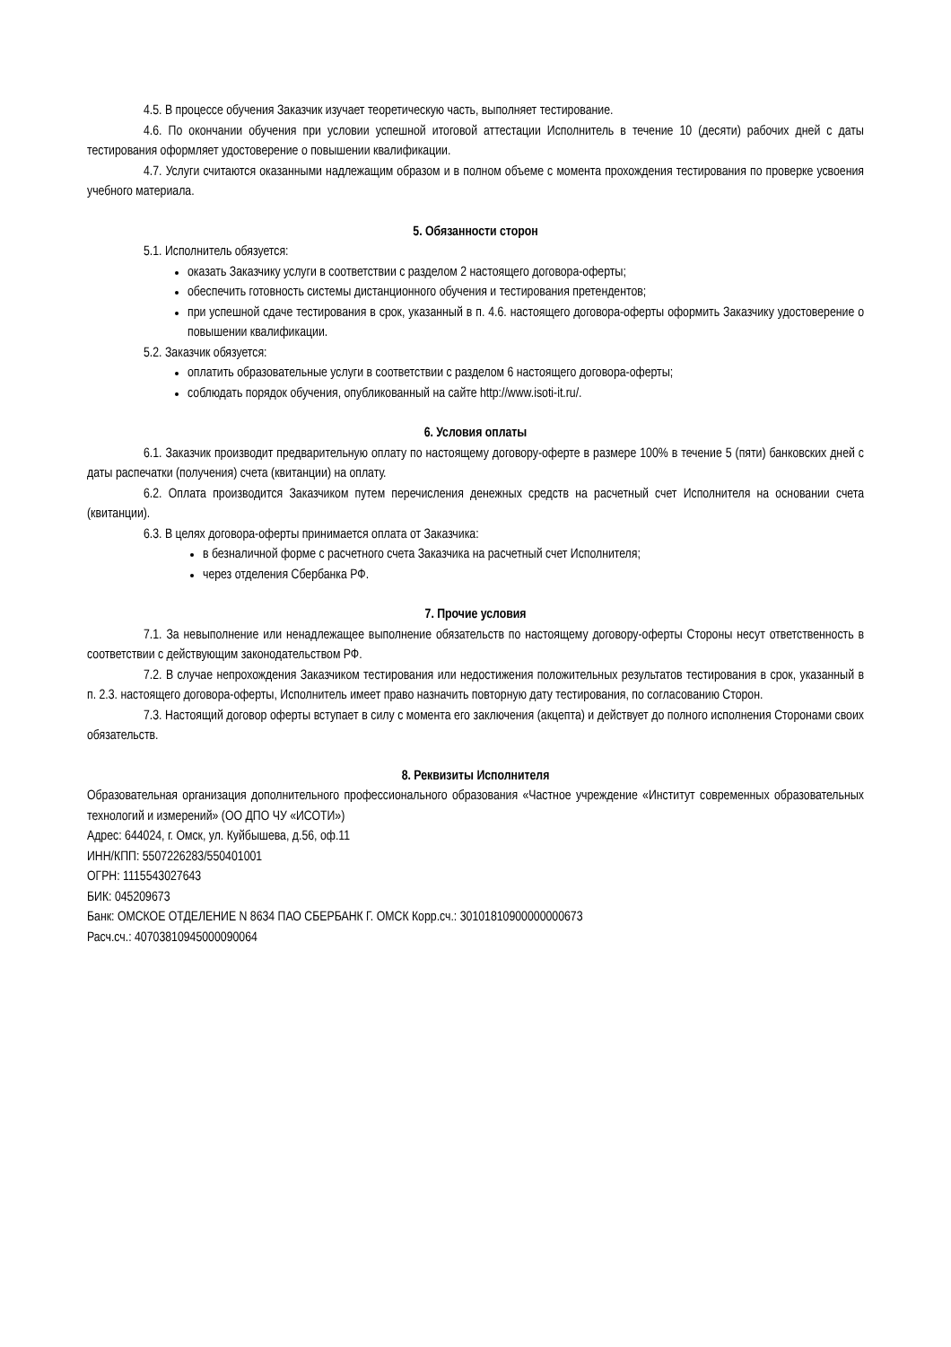4.5. В процессе обучения Заказчик изучает теоретическую часть, выполняет тестирование.
4.6. По окончании обучения при условии успешной итоговой аттестации Исполнитель в течение 10 (десяти) рабочих дней с даты тестирования оформляет удостоверение о повышении квалификации.
4.7. Услуги считаются оказанными надлежащим образом и в полном объеме с момента прохождения тестирования по проверке усвоения учебного материала.
5. Обязанности сторон
5.1. Исполнитель обязуется:
оказать Заказчику услуги в соответствии с разделом 2 настоящего договора-оферты;
обеспечить готовность системы дистанционного обучения и тестирования претендентов;
при успешной сдаче тестирования в срок, указанный в п. 4.6. настоящего договора-оферты оформить Заказчику удостоверение о повышении квалификации.
5.2. Заказчик обязуется:
оплатить образовательные услуги в соответствии с разделом 6 настоящего договора-оферты;
соблюдать порядок обучения, опубликованный на сайте http://www.isoti-it.ru/.
6. Условия оплаты
6.1. Заказчик производит предварительную оплату по настоящему договору-оферте в размере 100% в течение 5 (пяти) банковских дней с даты распечатки (получения) счета (квитанции) на оплату.
6.2. Оплата производится Заказчиком путем перечисления денежных средств на расчетный счет Исполнителя на основании счета (квитанции).
6.3. В целях договора-оферты принимается оплата от Заказчика:
в безналичной форме с расчетного счета Заказчика на расчетный счет Исполнителя;
через отделения Сбербанка РФ.
7. Прочие условия
7.1. За невыполнение или ненадлежащее выполнение обязательств по настоящему договору-оферты Стороны несут ответственность в соответствии с действующим законодательством РФ.
7.2. В случае непрохождения Заказчиком тестирования или недостижения положительных результатов тестирования в срок, указанный в п. 2.3. настоящего договора-оферты, Исполнитель имеет право назначить повторную дату тестирования, по согласованию Сторон.
7.3. Настоящий договор оферты вступает в силу с момента его заключения (акцепта) и действует до полного исполнения Сторонами своих обязательств.
8. Реквизиты Исполнителя
Образовательная организация дополнительного профессионального образования «Частное учреждение «Институт современных образовательных технологий и измерений» (ОО ДПО ЧУ «ИСОТИ»)
Адрес: 644024, г. Омск, ул. Куйбышева, д.56, оф.11
ИНН/КПП: 5507226283/550401001
ОГРН: 1115543027643
БИК: 045209673
Банк: ОМСКОЕ ОТДЕЛЕНИЕ N 8634 ПАО СБЕРБАНК Г. ОМСК Корр.сч.: 30101810900000000673
Расч.сч.: 40703810945000090064